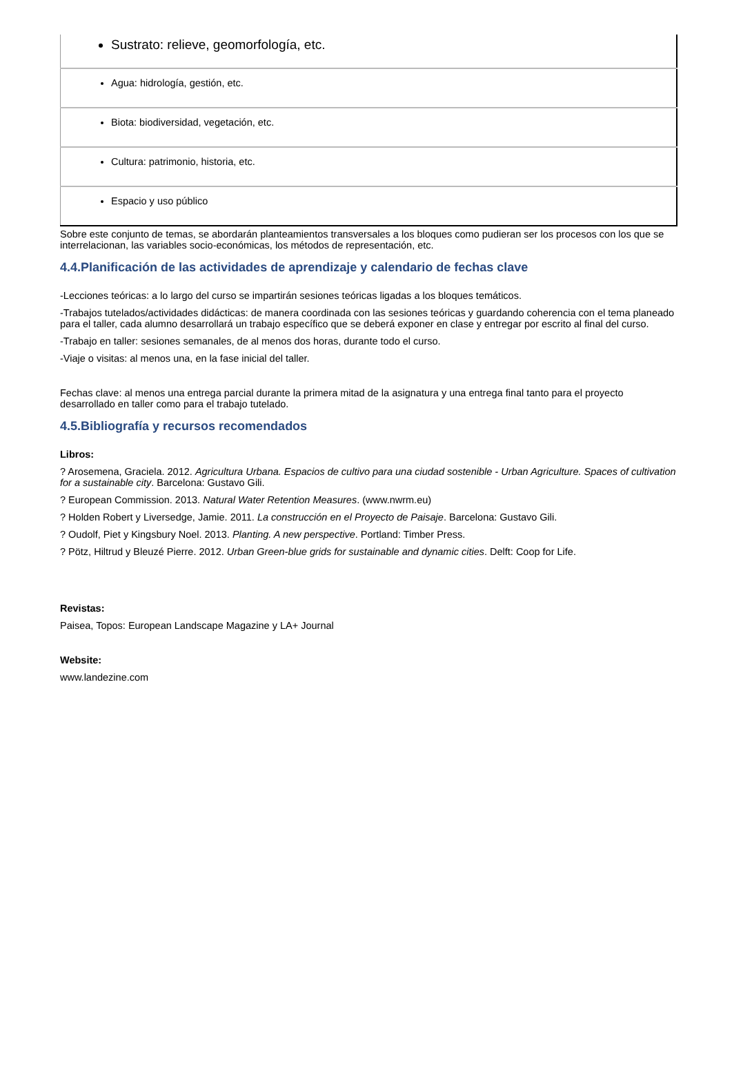| Sustrato: relieve, geomorfología, etc. |
| Agua: hidrología, gestión, etc. |
| Biota: biodiversidad, vegetación, etc. |
| Cultura: patrimonio, historia, etc. |
| Espacio y uso público |
Sobre este conjunto de temas, se abordarán planteamientos transversales a los bloques como pudieran ser los procesos con los que se interrelacionan, las variables socio-económicas, los métodos de representación, etc.
4.4.Planificación de las actividades de aprendizaje y calendario de fechas clave
-Lecciones teóricas: a lo largo del curso se impartirán sesiones teóricas ligadas a los bloques temáticos.
-Trabajos tutelados/actividades didácticas: de manera coordinada con las sesiones teóricas y guardando coherencia con el tema planeado para el taller, cada alumno desarrollará un trabajo específico que se deberá exponer en clase y entregar por escrito al final del curso.
-Trabajo en taller: sesiones semanales, de al menos dos horas, durante todo el curso.
-Viaje o visitas: al menos una, en la fase inicial del taller.
Fechas clave: al menos una entrega parcial durante la primera mitad de la asignatura y una entrega final tanto para el proyecto desarrollado en taller como para el trabajo tutelado.
4.5.Bibliografía y recursos recomendados
Libros:
? Arosemena, Graciela. 2012. Agricultura Urbana. Espacios de cultivo para una ciudad sostenible - Urban Agriculture. Spaces of cultivation for a sustainable city. Barcelona: Gustavo Gili.
? European Commission. 2013. Natural Water Retention Measures. (www.nwrm.eu)
? Holden Robert y Liversedge, Jamie. 2011. La construcción en el Proyecto de Paisaje. Barcelona: Gustavo Gili.
? Oudolf, Piet y Kingsbury Noel. 2013. Planting. A new perspective. Portland: Timber Press.
? Pötz, Hiltrud y Bleuzé Pierre. 2012. Urban Green-blue grids for sustainable and dynamic cities. Delft: Coop for Life.
Revistas:
Paisea, Topos: European Landscape Magazine y LA+ Journal
Website:
www.landezine.com